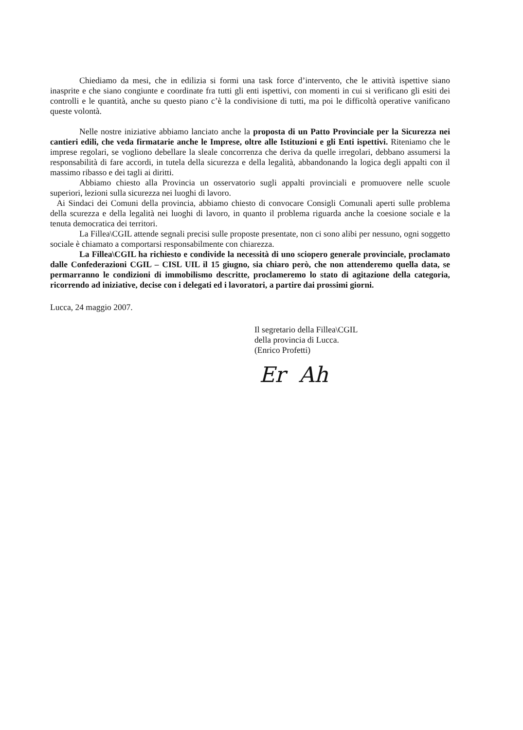Chiediamo da mesi, che in edilizia si formi una task force d’intervento, che le attività ispettive siano inasprite e che siano congiunte e coordinate fra tutti gli enti ispettivi, con momenti in cui si verificano gli esiti dei controlli e le quantità, anche su questo piano c’è la condivisione di tutti, ma poi le difficoltà operative vanificano queste volontà.
Nelle nostre iniziative abbiamo lanciato anche la proposta di un Patto Provinciale per la Sicurezza nei cantieri edili, che veda firmatarie anche le Imprese, oltre alle Istituzioni e gli Enti ispettivi. Riteniamo che le imprese regolari, se vogliono debellare la sleale concorrenza che deriva da quelle irregolari, debbano assumersi la responsabilità di fare accordi, in tutela della sicurezza e della legalità, abbandonando la logica degli appalti con il massimo ribasso e dei tagli ai diritti.
Abbiamo chiesto alla Provincia un osservatorio sugli appalti provinciali e promuovere nelle scuole superiori, lezioni sulla sicurezza nei luoghi di lavoro.
Ai Sindaci dei Comuni della provincia, abbiamo chiesto di convocare Consigli Comunali aperti sulle problema della scurezza e della legalità nei luoghi di lavoro, in quanto il problema riguarda anche la coesione sociale e la tenuta democratica dei territori.
La Fillea\CGIL attende segnali precisi sulle proposte presentate, non ci sono alibi per nessuno, ogni soggetto sociale è chiamato a comportarsi responsabilmente con chiarezza.
La Fillea\CGIL ha richiesto e condivide la necessità di uno sciopero generale provinciale, proclamato dalle Confederazioni CGIL – CISL UIL il 15 giugno, sia chiaro però, che non attenderemo quella data, se permarranno le condizioni di immobilismo descritte, proclameremo lo stato di agitazione della categoria, ricorrendo ad iniziative, decise con i delegati ed i lavoratori, a partire dai prossimi giorni.
Lucca, 24 maggio 2007.
Il segretario della Fillea\CGIL
della provincia di Lucca.
(Enrico Profetti)
Er Ah